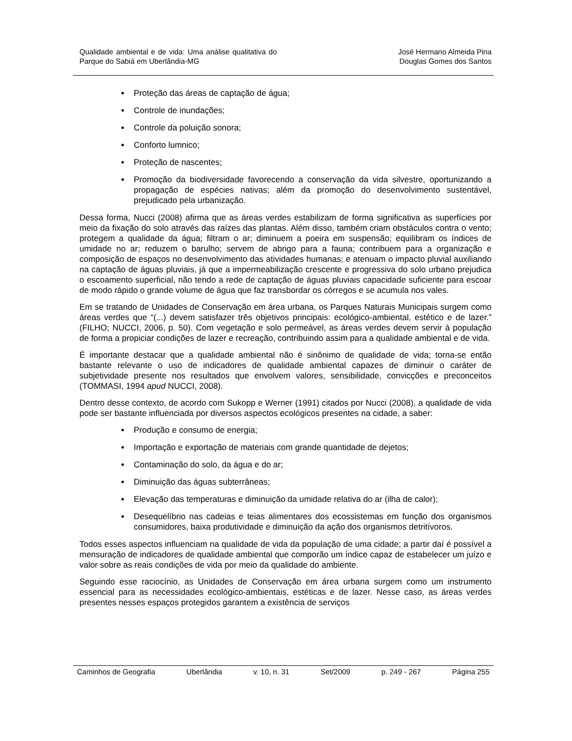Qualidade ambiental e de vida: Uma análise qualitativa do Parque do Sabiá em Uberlândia-MG
José Hermano Almeida Pina
Douglas Gomes dos Santos
Proteção das áreas de captação de água;
Controle de inundações;
Controle da poluição sonora;
Conforto lumnico;
Proteção de nascentes;
Promoção da biodiversidade favorecendo a conservação da vida silvestre, oportunizando a propagação de espécies nativas; além da promoção do desenvolvimento sustentável, prejudicado pela urbanização.
Dessa forma, Nucci (2008) afirma que as áreas verdes estabilizam de forma significativa as superfícies por meio da fixação do solo através das raízes das plantas. Além disso, também criam obstáculos contra o vento; protegem a qualidade da água; filtram o ar; diminuem a poeira em suspensão; equilibram os índices de umidade no ar; reduzem o barulho; servem de abrigo para a fauna; contribuem para a organização e composição de espaços no desenvolvimento das atividades humanas; e atenuam o impacto pluvial auxiliando na captação de águas pluviais, já que a impermeabilização crescente e progressiva do solo urbano prejudica o escoamento superficial, não tendo a rede de captação de águas pluviais capacidade suficiente para escoar de modo rápido o grande volume de água que faz transbordar os córregos e se acumula nos vales.
Em se tratando de Unidades de Conservação em área urbana, os Parques Naturais Municipais surgem como áreas verdes que “(...) devem satisfazer três objetivos principais: ecológico-ambiental, estético e de lazer.” (FILHO; NUCCI, 2006, p. 50). Com vegetação e solo permeável, as áreas verdes devem servir à população de forma a propiciar condições de lazer e recreação, contribuindo assim para a qualidade ambiental e de vida.
É importante destacar que a qualidade ambiental não é sinônimo de qualidade de vida; torna-se então bastante relevante o uso de indicadores de qualidade ambiental capazes de diminuir o caráter de subjetividade presente nos resultados que envolvem valores, sensibilidade, convicções e preconceitos (TOMMASI, 1994 apud NUCCI, 2008).
Dentro desse contexto, de acordo com Sukopp e Werner (1991) citados por Nucci (2008), a qualidade de vida pode ser bastante influenciada por diversos aspectos ecológicos presentes na cidade, a saber:
Produção e consumo de energia;
Importação e exportação de materiais com grande quantidade de dejetos;
Contaminação do solo, da água e do ar;
Diminuição das águas subterrâneas;
Elevação das temperaturas e diminuição da umidade relativa do ar (ilha de calor);
Desequelíbrio nas cadeias e teias alimentares dos ecossistemas em função dos organismos consumidores, baixa produtividade e diminuição da ação dos organismos detritívoros.
Todos esses aspectos influenciam na qualidade de vida da população de uma cidade; a partir daí é possível a mensuração de indicadores de qualidade ambiental que comporão um índice capaz de estabelecer um juízo e valor sobre as reais condições de vida por meio da qualidade do ambiente.
Seguindo esse raciocínio, as Unidades de Conservação em área urbana surgem como um instrumento essencial para as necessidades ecológico-ambientais, estéticas e de lazer. Nesse caso, as áreas verdes presentes nesses espaços protegidos garantem a existência de serviços
Caminhos de Geografia Uberlândia v. 10, n. 31 Set/2009 p. 249 - 267 Página 255